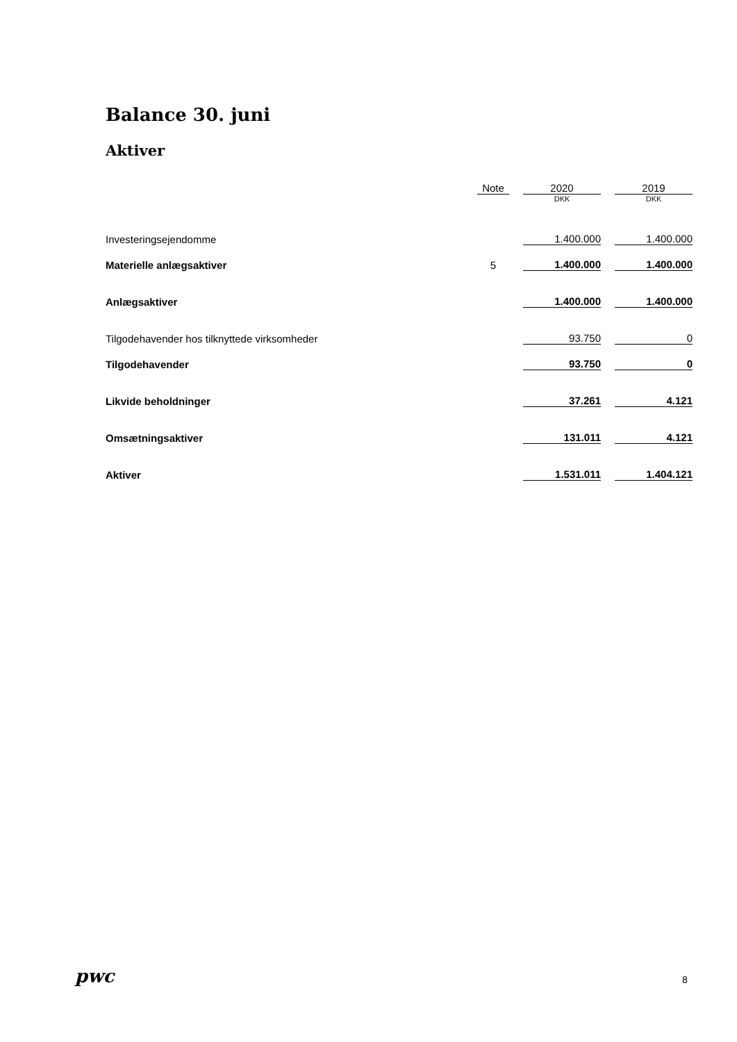Balance 30. juni
Aktiver
| | Note | | 2020 | | 2019 |
| --- | --- | --- | --- | --- | --- |
| | | | DKK | | DKK |
| Investeringsejendomme | | | 1.400.000 | | 1.400.000 |
| Materielle anlægsaktiver | 5 | | 1.400.000 | | 1.400.000 |
| Anlægsaktiver | | | 1.400.000 | | 1.400.000 |
| Tilgodehavender hos tilknyttede virksomheder | | | 93.750 | | 0 |
| Tilgodehavender | | | 93.750 | | 0 |
| Likvide beholdninger | | | 37.261 | | 4.121 |
| Omsætningsaktiver | | | 131.011 | | 4.121 |
| Aktiver | | | 1.531.011 | | 1.404.121 |
pwc 8